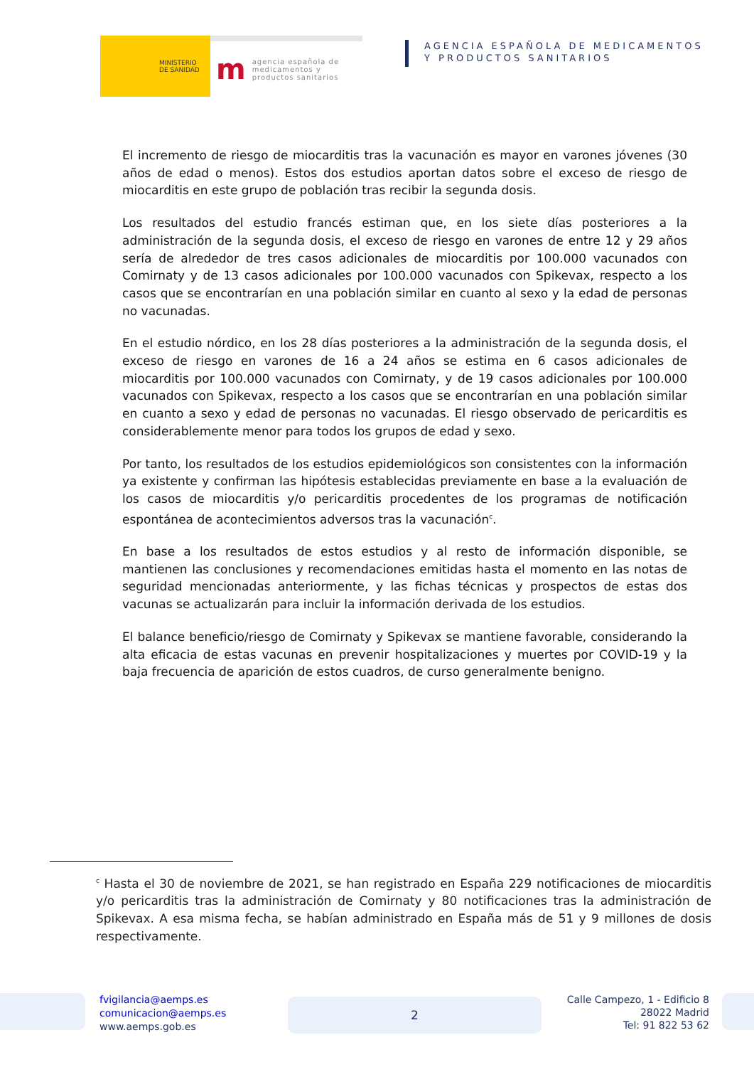MINISTERIO
DE SANIDAD
magencia española de
medicamentos y
productos sanitarios
AGENCIA ESPAÑOLA DE MEDICAMENTOS
Y PRODUCTOS SANITARIOS
El incremento de riesgo de miocarditis tras la vacunación es mayor en varones jóvenes (30 años de edad o menos). Estos dos estudios aportan datos sobre el exceso de riesgo de miocarditis en este grupo de población tras recibir la segunda dosis.
Los resultados del estudio francés estiman que, en los siete días posteriores a la administración de la segunda dosis, el exceso de riesgo en varones de entre 12 y 29 años sería de alrededor de tres casos adicionales de miocarditis por 100.000 vacunados con Comirnaty y de 13 casos adicionales por 100.000 vacunados con Spikevax, respecto a los casos que se encontrarían en una población similar en cuanto al sexo y la edad de personas no vacunadas.
En el estudio nórdico, en los 28 días posteriores a la administración de la segunda dosis, el exceso de riesgo en varones de 16 a 24 años se estima en 6 casos adicionales de miocarditis por 100.000 vacunados con Comirnaty, y de 19 casos adicionales por 100.000 vacunados con Spikevax, respecto a los casos que se encontrarían en una población similar en cuanto a sexo y edad de personas no vacunadas. El riesgo observado de pericarditis es considerablemente menor para todos los grupos de edad y sexo.
Por tanto, los resultados de los estudios epidemiológicos son consistentes con la información ya existente y confirman las hipótesis establecidas previamente en base a la evaluación de los casos de miocarditis y/o pericarditis procedentes de los programas de notificación espontánea de acontecimientos adversos tras la vacunación<sup>c</sup>.
En base a los resultados de estos estudios y al resto de información disponible, se mantienen las conclusiones y recomendaciones emitidas hasta el momento en las notas de seguridad mencionadas anteriormente, y las fichas técnicas y prospectos de estas dos vacunas se actualizarán para incluir la información derivada de los estudios.
El balance beneficio/riesgo de Comirnaty y Spikevax se mantiene favorable, considerando la alta eficacia de estas vacunas en prevenir hospitalizaciones y muertes por COVID-19 y la baja frecuencia de aparición de estos cuadros, de curso generalmente benigno.
<sup>c</sup> Hasta el 30 de noviembre de 2021, se han registrado en España 229 notificaciones de miocarditis y/o pericarditis tras la administración de Comirnaty y 80 notificaciones tras la administración de Spikevax. A esa misma fecha, se habían administrado en España más de 51 y 9 millones de dosis respectivamente.
fvigilancia@aemps.es
comunicacion@aemps.es
www.aemps.gob.es
2
Calle Campezo, 1 - Edificio 8
28022 Madrid
Tel: 91 822 53 62